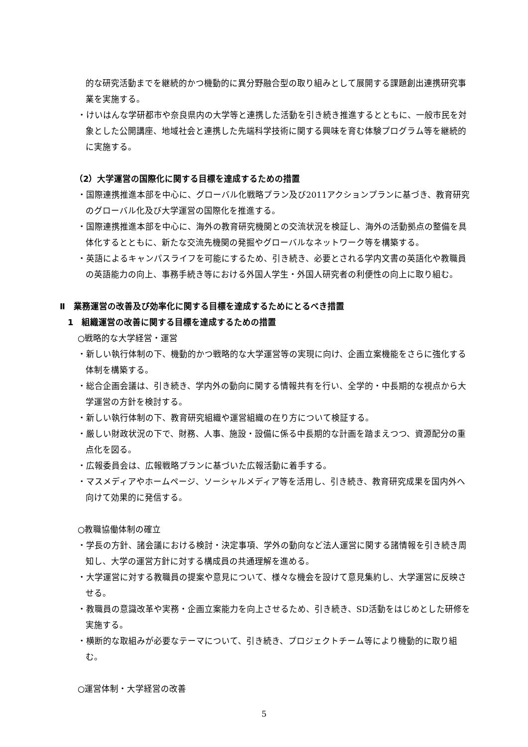的な研究活動までを継続的かつ機動的に異分野融合型の取り組みとして展開する課題創出連携研究事業を実施する。
・けいはんな学研都市や奈良県内の大学等と連携した活動を引き続き推進するとともに、一般市民を対象とした公開講座、地域社会と連携した先端科学技術に関する興味を育む体験プログラム等を継続的に実施する。
（2）大学運営の国際化に関する目標を達成するための措置
・国際連携推進本部を中心に、グローバル化戦略プラン及び2011アクションプランに基づき、教育研究のグローバル化及び大学運営の国際化を推進する。
・国際連携推進本部を中心に、海外の教育研究機関との交流状況を検証し、海外の活動拠点の整備を具体化するとともに、新たな交流先機関の発掘やグローバルなネットワーク等を構築する。
・英語によるキャンパスライフを可能にするため、引き続き、必要とされる学内文書の英語化や教職員の英語能力の向上、事務手続き等における外国人学生・外国人研究者の利便性の向上に取り組む。
Ⅱ　業務運営の改善及び効率化に関する目標を達成するためにとるべき措置
1　組織運営の改善に関する目標を達成するための措置
○戦略的な大学経営・運営
・新しい執行体制の下、機動的かつ戦略的な大学運営等の実現に向け、企画立案機能をさらに強化する体制を構築する。
・総合企画会議は、引き続き、学内外の動向に関する情報共有を行い、全学的・中長期的な視点から大学運営の方針を検討する。
・新しい執行体制の下、教育研究組織や運営組織の在り方について検証する。
・厳しい財政状況の下で、財務、人事、施設・設備に係る中長期的な計画を踏まえつつ、資源配分の重点化を図る。
・広報委員会は、広報戦略プランに基づいた広報活動に着手する。
・マスメディアやホームページ、ソーシャルメディア等を活用し、引き続き、教育研究成果を国内外へ向けて効果的に発信する。
○教職協働体制の確立
・学長の方針、諸会議における検討・決定事項、学外の動向など法人運営に関する諸情報を引き続き周知し、大学の運営方針に対する構成員の共通理解を進める。
・大学運営に対する教職員の提案や意見について、様々な機会を設けて意見集約し、大学運営に反映させる。
・教職員の意識改革や実務・企画立案能力を向上させるため、引き続き、SD活動をはじめとした研修を実施する。
・横断的な取組みが必要なテーマについて、引き続き、プロジェクトチーム等により機動的に取り組む。
○運営体制・大学経営の改善
5